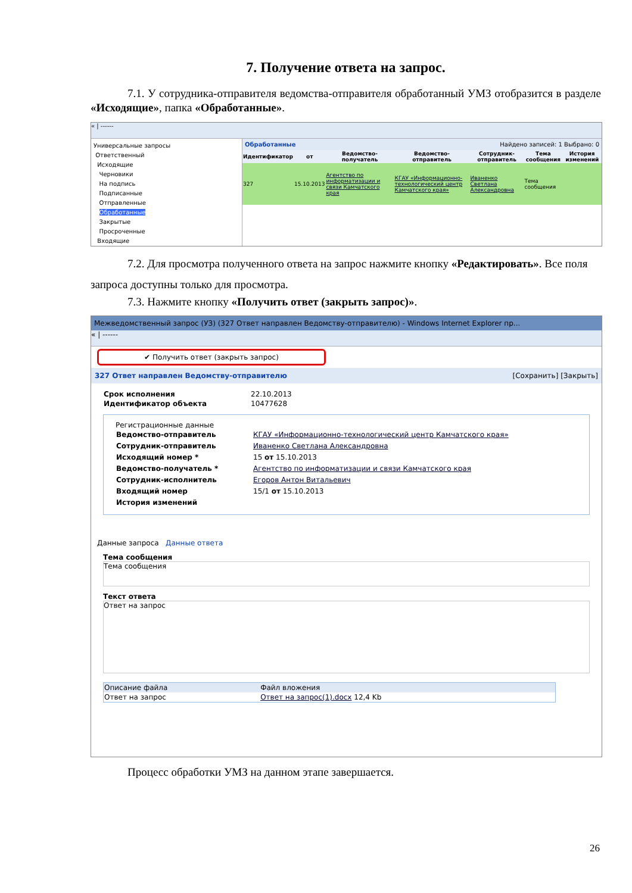7. Получение ответа на запрос.
7.1. У сотрудника-отправителя ведомства-отправителя обработанный УМЗ отобразится в разделе «Исходящие», папка «Обработанные».
« | ------
Универсальные запросы
Ответственный
Исходящие
Черновики
На подпись
Подписанные
Отправленные
Обработанные
Закрытые
Просроченные
Входящие
Обработанные Найдено записей: 1 Выбрано: 0
| Идентификатор | от | Ведомство-получатель | Ведомство-отправитель | Сотрудник-отправитель | Тема сообщения | История изменений |
| --- | --- | --- | --- | --- | --- | --- |
| 327 | 15.10.2013 | Агентство по информатизации и связи Камчатского края | КГАУ «Информационно-технологический центр Камчатского края» | Иваненко Светлана Александровна | Тема сообщения | |
7.2. Для просмотра полученного ответа на запрос нажмите кнопку «Редактировать». Все поля запроса доступны только для просмотра.
7.3. Нажмите кнопку «Получить ответ (закрыть запрос)».
Межведомственный запрос (УЗ) (327 Ответ направлен Ведомству-отправителю) - Windows Internet Explorer пр...
« | ------
✔ Получить ответ (закрыть запрос)
327 Ответ направлен Ведомству-отправителю [Сохранить] [Закрыть]
| Срок исполнения | 22.10.2013 |
| Идентификатор объекта | 10477628 |
Регистрационные данные
| Ведомство-отправитель | КГАУ «Информационно-технологический центр Камчатского края» |
| Сотрудник-отправитель | Иваненко Светлана Александровна |
| Исходящий номер * | 15 от 15.10.2013 |
| Ведомство-получатель * | Агентство по информатизации и связи Камчатского края |
| Сотрудник-исполнитель | Егоров Антон Витальевич |
| Входящий номер | 15/1 от 15.10.2013 |
| История изменений | |
Данные запроса Данные ответа
Тема сообщения
Тема сообщения
Текст ответа
Ответ на запрос
| Описание файла | Файл вложения |
| --- | --- |
| Ответ на запрос | Ответ на запрос(1).docx 12,4 Kb |
Процесс обработки УМЗ на данном этапе завершается.
26